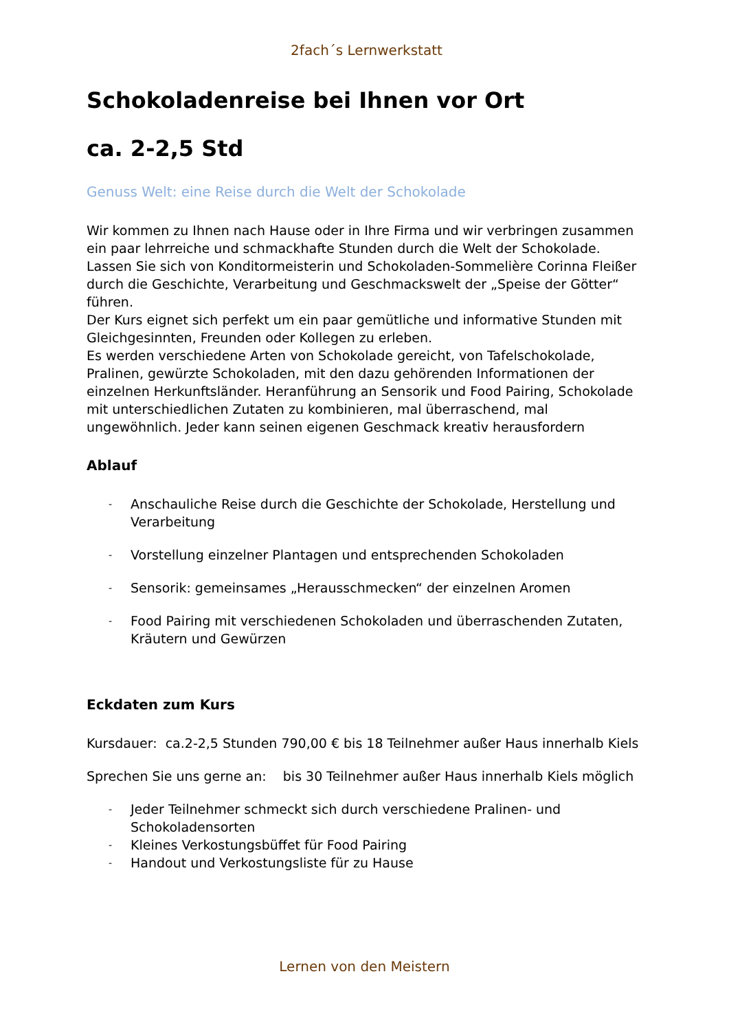2fach´s Lernwerkstatt
Schokoladenreise bei Ihnen vor Ort
ca. 2-2,5 Std
Genuss Welt: eine Reise durch die Welt der Schokolade
Wir kommen zu Ihnen nach Hause oder in Ihre Firma und wir verbringen zusammen ein paar lehrreiche und schmackhafte Stunden durch die Welt der Schokolade.
Lassen Sie sich von Konditormeisterin und Schokoladen-Sommelière Corinna Fleißer durch die Geschichte, Verarbeitung und Geschmackswelt der „Speise der Götter“ führen.
Der Kurs eignet sich perfekt um ein paar gemütliche und informative Stunden mit Gleichgesinnten, Freunden oder Kollegen zu erleben.
Es werden verschiedene Arten von Schokolade gereicht, von Tafelschokolade, Pralinen, gewürzte Schokoladen, mit den dazu gehörenden Informationen der einzelnen Herkunftsländer. Heranführung an Sensorik und Food Pairing, Schokolade mit unterschiedlichen Zutaten zu kombinieren, mal überraschend, mal ungewöhnlich. Jeder kann seinen eigenen Geschmack kreativ herausfordern
Ablauf
- Anschauliche Reise durch die Geschichte der Schokolade, Herstellung und Verarbeitung
- Vorstellung einzelner Plantagen und entsprechenden Schokoladen
- Sensorik: gemeinsames „Herausschmecken“ der einzelnen Aromen
- Food Pairing mit verschiedenen Schokoladen und überraschenden Zutaten, Kräutern und Gewürzen
Eckdaten zum Kurs
Kursdauer: ca.2-2,5 Stunden 790,00 € bis 18 Teilnehmer außer Haus innerhalb Kiels
Sprechen Sie uns gerne an: bis 30 Teilnehmer außer Haus innerhalb Kiels möglich
- Jeder Teilnehmer schmeckt sich durch verschiedene Pralinen- und Schokoladensorten
- Kleines Verkostungsbüffet für Food Pairing
- Handout und Verkostungsliste für zu Hause
Lernen von den Meistern